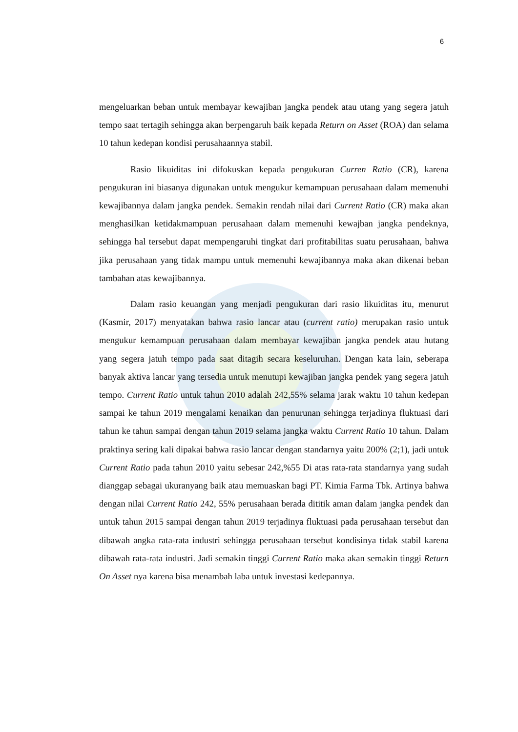6
mengeluarkan beban untuk membayar kewajiban jangka pendek atau utang yang segera jatuh tempo saat tertagih sehingga akan berpengaruh baik kepada Return on Asset (ROA) dan selama 10 tahun kedepan kondisi perusahaannya stabil.
Rasio likuiditas ini difokuskan kepada pengukuran Curren Ratio (CR), karena pengukuran ini biasanya digunakan untuk mengukur kemampuan perusahaan dalam memenuhi kewajibannya dalam jangka pendek. Semakin rendah nilai dari Current Ratio (CR) maka akan menghasilkan ketidakmampuan perusahaan dalam memenuhi kewajban jangka pendeknya, sehingga hal tersebut dapat mempengaruhi tingkat dari profitabilitas suatu perusahaan, bahwa jika perusahaan yang tidak mampu untuk memenuhi kewajibannya maka akan dikenai beban tambahan atas kewajibannya.
Dalam rasio keuangan yang menjadi pengukuran dari rasio likuiditas itu, menurut (Kasmir, 2017) menyatakan bahwa rasio lancar atau (current ratio) merupakan rasio untuk mengukur kemampuan perusahaan dalam membayar kewajiban jangka pendek atau hutang yang segera jatuh tempo pada saat ditagih secara keseluruhan. Dengan kata lain, seberapa banyak aktiva lancar yang tersedia untuk menutupi kewajiban jangka pendek yang segera jatuh tempo. Current Ratio untuk tahun 2010 adalah 242,55% selama jarak waktu 10 tahun kedepan sampai ke tahun 2019 mengalami kenaikan dan penurunan sehingga terjadinya fluktuasi dari tahun ke tahun sampai dengan tahun 2019 selama jangka waktu Current Ratio 10 tahun. Dalam praktinya sering kali dipakai bahwa rasio lancar dengan standarnya yaitu 200% (2;1), jadi untuk Current Ratio pada tahun 2010 yaitu sebesar 242,%55 Di atas rata-rata standarnya yang sudah dianggap sebagai ukuranyang baik atau memuaskan bagi PT. Kimia Farma Tbk. Artinya bahwa dengan nilai Current Ratio 242, 55% perusahaan berada dititik aman dalam jangka pendek dan untuk tahun 2015 sampai dengan tahun 2019 terjadinya fluktuasi pada perusahaan tersebut dan dibawah angka rata-rata industri sehingga perusahaan tersebut kondisinya tidak stabil karena dibawah rata-rata industri. Jadi semakin tinggi Current Ratio maka akan semakin tinggi Return On Asset nya karena bisa menambah laba untuk investasi kedepannya.